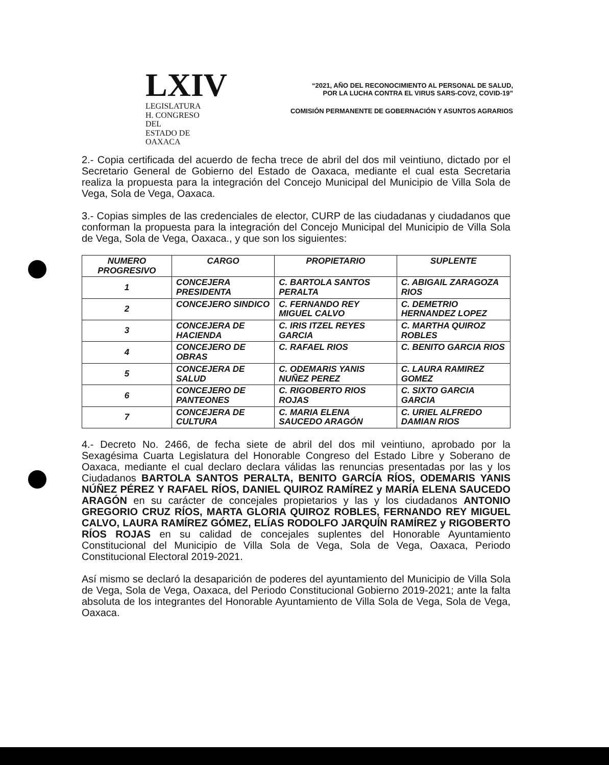LXIV
LEGISLATURA
H. CONGRESO DEL
ESTADO DE OAXACA
“2021, AÑO DEL RECONOCIMIENTO AL PERSONAL DE SALUD,
POR LA LUCHA CONTRA EL VIRUS SARS-COV2, COVID-19”
COMISIÓN PERMANENTE DE GOBERNACIÓN Y ASUNTOS AGRARIOS
2.- Copia certificada del acuerdo de fecha trece de abril del dos mil veintiuno, dictado por el Secretario General de Gobierno del Estado de Oaxaca, mediante el cual esta Secretaria realiza la propuesta para la integración del Concejo Municipal del Municipio de Villa Sola de Vega, Sola de Vega, Oaxaca.
3.- Copias simples de las credenciales de elector, CURP de las ciudadanas y ciudadanos que conforman la propuesta para la integración del Concejo Municipal del Municipio de Villa Sola de Vega, Sola de Vega, Oaxaca., y que son los siguientes:
| NUMERO PROGRESIVO | CARGO | PROPIETARIO | SUPLENTE |
| --- | --- | --- | --- |
| 1 | CONCEJERA PRESIDENTA | C. BARTOLA SANTOS PERALTA | C. ABIGAIL ZARAGOZA RIOS |
| 2 | CONCEJERO SINDICO | C. FERNANDO REY MIGUEL CALVO | C. DEMETRIO HERNANDEZ LOPEZ |
| 3 | CONCEJERA DE HACIENDA | C. IRIS ITZEL REYES GARCIA | C. MARTHA QUIROZ ROBLES |
| 4 | CONCEJERO DE OBRAS | C. RAFAEL RIOS | C. BENITO GARCIA RIOS |
| 5 | CONCEJERA DE SALUD | C. ODEMARIS YANIS NUÑEZ PEREZ | C. LAURA RAMIREZ GOMEZ |
| 6 | CONCEJERO DE PANTEONES | C. RIGOBERTO RIOS ROJAS | C. SIXTO GARCIA GARCIA |
| 7 | CONCEJERA DE CULTURA | C. MARIA ELENA SAUCEDO ARAGÓN | C. URIEL ALFREDO DAMIAN RIOS |
4.- Decreto No. 2466, de fecha siete de abril del dos mil veintiuno, aprobado por la Sexagésima Cuarta Legislatura del Honorable Congreso del Estado Libre y Soberano de Oaxaca, mediante el cual declaro declara válidas las renuncias presentadas por las y los Ciudadanos BARTOLA SANTOS PERALTA, BENITO GARCÍA RÍOS, ODEMARIS YANIS NÚÑEZ PÉREZ Y RAFAEL RÍOS, DANIEL QUIROZ RAMÍREZ y MARÍA ELENA SAUCEDO ARAGÓN en su carácter de concejales propietarios y las y los ciudadanos ANTONIO GREGORIO CRUZ RÍOS, MARTA GLORIA QUIROZ ROBLES, FERNANDO REY MIGUEL CALVO, LAURA RAMÍREZ GÓMEZ, ELÍAS RODOLFO JARQUÍN RAMÍREZ y RIGOBERTO RÍOS ROJAS en su calidad de concejales suplentes del Honorable Ayuntamiento Constitucional del Municipio de Villa Sola de Vega, Sola de Vega, Oaxaca, Periodo Constitucional Electoral 2019-2021.
Así mismo se declaró la desaparición de poderes del ayuntamiento del Municipio de Villa Sola de Vega, Sola de Vega, Oaxaca, del Periodo Constitucional Gobierno 2019-2021; ante la falta absoluta de los integrantes del Honorable Ayuntamiento de Villa Sola de Vega, Sola de Vega, Oaxaca.